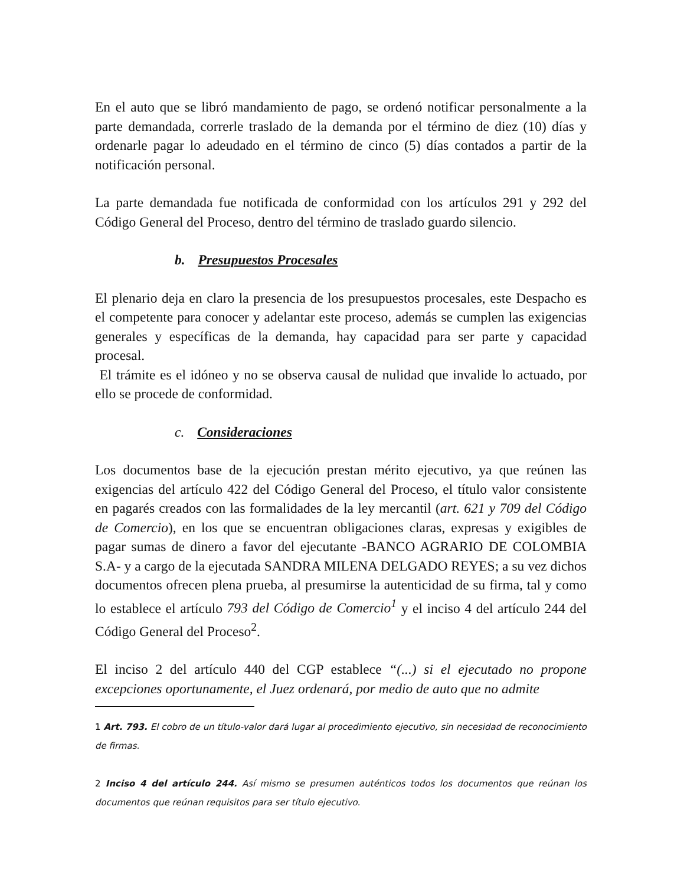En el auto que se libró mandamiento de pago, se ordenó notificar personalmente a la parte demandada, correrle traslado de la demanda por el término de diez (10) días y ordenarle pagar lo adeudado en el término de cinco (5) días contados a partir de la notificación personal.
La parte demandada fue notificada de conformidad con los artículos 291 y 292 del Código General del Proceso, dentro del término de traslado guardo silencio.
b. Presupuestos Procesales
El plenario deja en claro la presencia de los presupuestos procesales, este Despacho es el competente para conocer y adelantar este proceso, además se cumplen las exigencias generales y específicas de la demanda, hay capacidad para ser parte y capacidad procesal.
El trámite es el idóneo y no se observa causal de nulidad que invalide lo actuado, por ello se procede de conformidad.
c. Consideraciones
Los documentos base de la ejecución prestan mérito ejecutivo, ya que reúnen las exigencias del artículo 422 del Código General del Proceso, el título valor consistente en pagarés creados con las formalidades de la ley mercantil (art. 621 y 709 del Código de Comercio), en los que se encuentran obligaciones claras, expresas y exigibles de pagar sumas de dinero a favor del ejecutante -BANCO AGRARIO DE COLOMBIA S.A- y a cargo de la ejecutada SANDRA MILENA DELGADO REYES; a su vez dichos documentos ofrecen plena prueba, al presumirse la autenticidad de su firma, tal y como lo establece el artículo 793 del Código de Comercio<sup>1</sup> y el inciso 4 del artículo 244 del Código General del Proceso<sup>2</sup>.
El inciso 2 del artículo 440 del CGP establece “(...) si el ejecutado no propone excepciones oportunamente, el Juez ordenará, por medio de auto que no admite
1 Art. 793. El cobro de un título-valor dará lugar al procedimiento ejecutivo, sin necesidad de reconocimiento de firmas.
2 Inciso 4 del artículo 244. Así mismo se presumen auténticos todos los documentos que reúnan los documentos que reúnan requisitos para ser título ejecutivo.